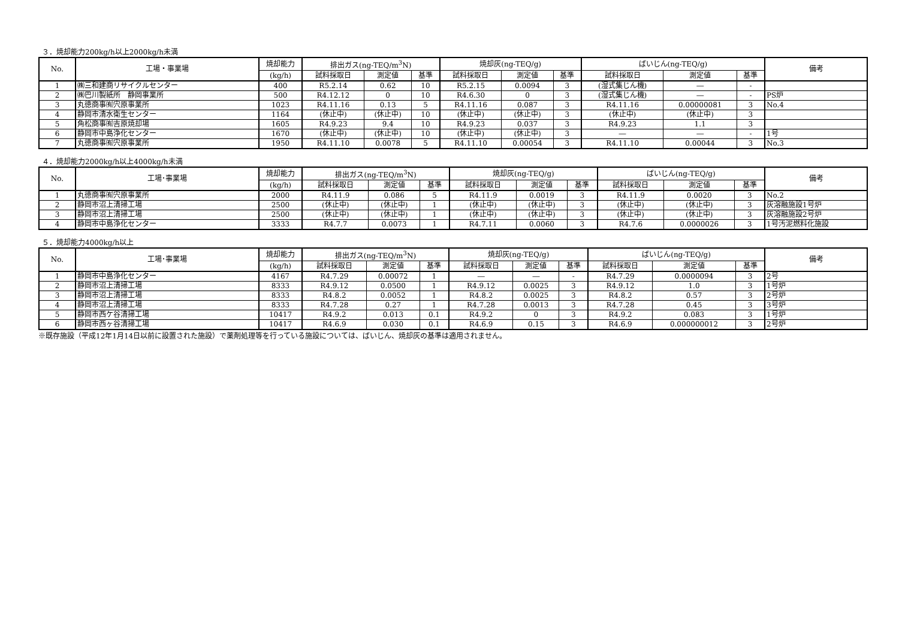３．焼却能力200kg/h以上2000kg/h未満
| No. | 工場・事業場 | 焼却能力 | 排出ガス(ng-TEQ/m<sup>3</sup>N) | | | 焼却灰(ng-TEQ/g) | | | ばいじん(ng-TEQ/g) | | | 備考 |
| --- | --- | --- | --- | --- | --- | --- | --- | --- | --- | --- | --- | --- |
| | | (kg/h) | 試料採取日 | 測定値 | 基準 | 試料採取日 | 測定値 | 基準 | 試料採取日 | 測定値 | 基準 | |
| 1 | ㈱三和建商リサイクルセンター | 400 | R5.2.14 | 0.62 | 10 | R5.2.15 | 0.0094 | 3 | (湿式集じん機) | ― | - | |
| 2 | ㈱巴川製紙所 静岡事業所 | 500 | R4.12.12 | 0 | 10 | R4.6.30 | 0 | 3 | (湿式集じん機) | ― | - | PS炉 |
| 3 | 丸徳商事㈲宍原事業所 | 1023 | R4.11.16 | 0.13 | 5 | R4.11.16 | 0.087 | 3 | R4.11.16 | 0.00000081 | 3 | No.4 |
| 4 | 静岡市清水衛生センター | 1164 | (休止中) | (休止中) | 10 | (休止中) | (休止中) | 3 | (休止中) | (休止中) | 3 | |
| 5 | 角松商事㈲吉原焼却場 | 1605 | R4.9.23 | 9.4 | 10 | R4.9.23 | 0.037 | 3 | R4.9.23 | 1.1 | 3 | |
| 6 | 静岡市中島浄化センター | 1670 | (休止中) | (休止中) | 10 | (休止中) | (休止中) | 3 | ― | ― | - | 1号 |
| 7 | 丸徳商事㈲宍原事業所 | 1950 | R4.11.10 | 0.0078 | 5 | R4.11.10 | 0.00054 | 3 | R4.11.10 | 0.00044 | 3 | No.3 |
４．焼却能力2000kg/h以上4000kg/h未満
| No. | 工場･事業場 | 焼却能力 | 排出ガス(ng-TEQ/m<sup>3</sup>N) | | | 焼却灰(ng-TEQ/g) | | | ばいじん(ng-TEQ/g) | | | 備考 |
| --- | --- | --- | --- | --- | --- | --- | --- | --- | --- | --- | --- | --- |
| | | (kg/h) | 試料採取日 | 測定値 | 基準 | 試料採取日 | 測定値 | 基準 | 試料採取日 | 測定値 | 基準 | |
| 1 | 丸徳商事㈲宍原事業所 | 2000 | R4.11.9 | 0.086 | 5 | R4.11.9 | 0.0019 | 3 | R4.11.9 | 0.0020 | 3 | No.2 |
| 2 | 静岡市沼上清掃工場 | 2500 | (休止中) | (休止中) | 1 | (休止中) | (休止中) | 3 | (休止中) | (休止中) | 3 | 灰溶融施設1号炉 |
| 3 | 静岡市沼上清掃工場 | 2500 | (休止中) | (休止中) | 1 | (休止中) | (休止中) | 3 | (休止中) | (休止中) | 3 | 灰溶融施設2号炉 |
| 4 | 静岡市中島浄化センター | 3333 | R4.7.7 | 0.0073 | 1 | R4.7.11 | 0.0060 | 3 | R4.7.6 | 0.0000026 | 3 | 1号汚泥燃料化施設 |
５．焼却能力4000kg/h以上
| No. | 工場･事業場 | 焼却能力 | 排出ガス(ng-TEQ/m<sup>3</sup>N) | | | 焼却灰(ng-TEQ/g) | | | ばいじん(ng-TEQ/g) | | | 備考 |
| --- | --- | --- | --- | --- | --- | --- | --- | --- | --- | --- | --- | --- |
| | | (kg/h) | 試料採取日 | 測定値 | 基準 | 試料採取日 | 測定値 | 基準 | 試料採取日 | 測定値 | 基準 | |
| 1 | 静岡市中島浄化センター | 4167 | R4.7.29 | 0.00072 | 1 | ― | ― | - | R4.7.29 | 0.0000094 | 3 | 2号 |
| 2 | 静岡市沼上清掃工場 | 8333 | R4.9.12 | 0.0500 | 1 | R4.9.12 | 0.0025 | 3 | R4.9.12 | 1.0 | 3 | 1号炉 |
| 3 | 静岡市沼上清掃工場 | 8333 | R4.8.2 | 0.0052 | 1 | R4.8.2 | 0.0025 | 3 | R4.8.2 | 0.57 | 3 | 2号炉 |
| 4 | 静岡市沼上清掃工場 | 8333 | R4.7.28 | 0.27 | 1 | R4.7.28 | 0.0013 | 3 | R4.7.28 | 0.45 | 3 | 3号炉 |
| 5 | 静岡市西ケ谷清掃工場 | 10417 | R4.9.2 | 0.013 | 0.1 | R4.9.2 | 0 | 3 | R4.9.2 | 0.083 | 3 | 1号炉 |
| 6 | 静岡市西ヶ谷清掃工場 | 10417 | R4.6.9 | 0.030 | 0.1 | R4.6.9 | 0.15 | 3 | R4.6.9 | 0.000000012 | 3 | 2号炉 |
※既存施設（平成12年1月14日以前に設置された施設）で薬剤処理等を行っている施設については、ばいじん、焼却灰の基準は適用されません。